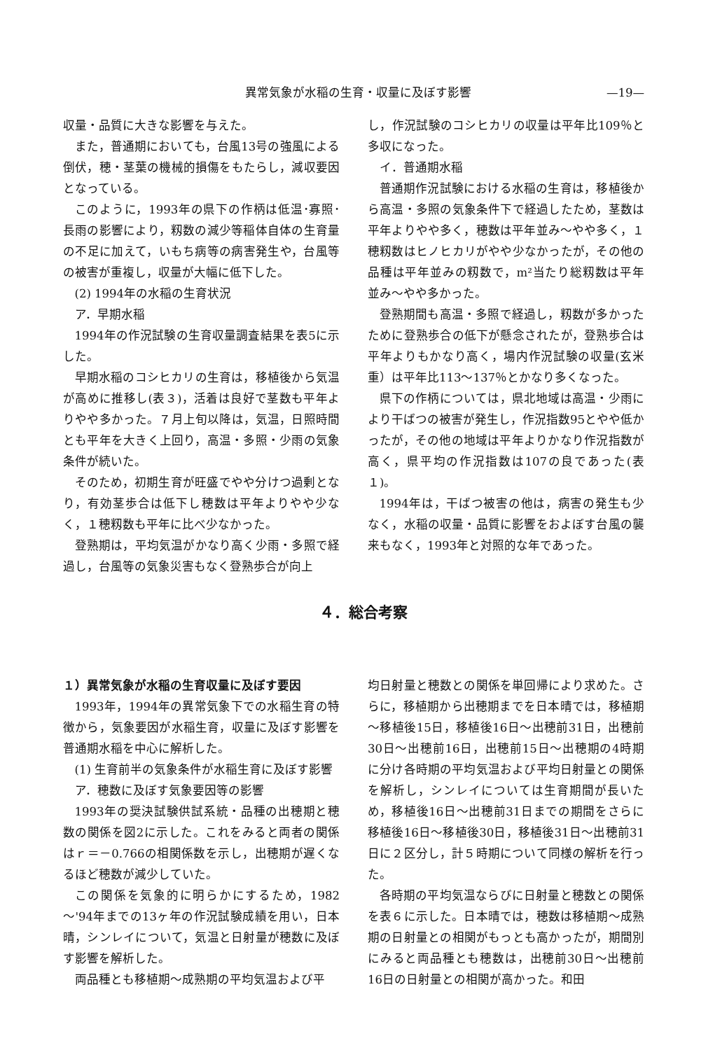異常気象が水稲の生育・収量に及ぼす影響 —19—
収量・品質に大きな影響を与えた。
また，普通期においても，台風13号の強風による倒伏，穂・茎葉の機械的損傷をもたらし，減収要因となっている。
このように，1993年の県下の作柄は低温･寡照･長雨の影響により，籾数の減少等稲体自体の生育量の不足に加えて，いもち病等の病害発生や，台風等の被害が重複し，収量が大幅に低下した。
(2) 1994年の水稲の生育状況
ア．早期水稲
1994年の作況試験の生育収量調査結果を表5に示した。
早期水稲のコシヒカリの生育は，移植後から気温が高めに推移し(表３)，活着は良好で茎数も平年よりやや多かった。７月上旬以降は，気温，日照時間とも平年を大きく上回り，高温・多照・少雨の気象条件が続いた。
そのため，初期生育が旺盛でやや分けつ過剰となり，有効茎歩合は低下し穂数は平年よりやや少なく，１穂籾数も平年に比べ少なかった。
登熟期は，平均気温がかなり高く少雨・多照で経過し，台風等の気象災害もなく登熟歩合が向上
し，作況試験のコシヒカリの収量は平年比109％と多収になった。
イ．普通期水稲
普通期作況試験における水稲の生育は，移植後から高温・多照の気象条件下で経過したため，茎数は平年よりやや多く，穂数は平年並み～やや多く，１穂籾数はヒノヒカリがやや少なかったが，その他の品種は平年並みの籾数で，m²当たり総籾数は平年並み～やや多かった。
登熟期間も高温・多照で経過し，籾数が多かったために登熟歩合の低下が懸念されたが，登熟歩合は平年よりもかなり高く，場内作況試験の収量(玄米重）は平年比113～137％とかなり多くなった。
県下の作柄については，県北地域は高温・少雨により干ばつの被害が発生し，作況指数95とやや低かったが，その他の地域は平年よりかなり作況指数が高く，県平均の作況指数は107の良であった(表１)。
1994年は，干ばつ被害の他は，病害の発生も少なく，水稲の収量・品質に影響をおよぼす台風の襲来もなく，1993年と対照的な年であった。
４．総合考察
１）異常気象が水稲の生育収量に及ぼす要因
1993年，1994年の異常気象下での水稲生育の特徴から，気象要因が水稲生育，収量に及ぼす影響を普通期水稲を中心に解析した。
(1) 生育前半の気象条件が水稲生育に及ぼす影響
ア．穂数に及ぼす気象要因等の影響
1993年の奨決試験供試系統・品種の出穂期と穂数の関係を図2に示した。これをみると両者の関係はｒ＝－0.766の相関係数を示し，出穂期が遅くなるほど穂数が減少していた。
この関係を気象的に明らかにするため，1982～'94年までの13ヶ年の作況試験成績を用い，日本晴，シンレイについて，気温と日射量が穂数に及ぼす影響を解析した。
両品種とも移植期～成熟期の平均気温および平
均日射量と穂数との関係を単回帰により求めた。さらに，移植期から出穂期までを日本晴では，移植期～移植後15日，移植後16日～出穂前31日，出穂前30日～出穂前16日，出穂前15日～出穂期の4時期に分け各時期の平均気温および平均日射量との関係を解析し，シンレイについては生育期間が長いため，移植後16日～出穂前31日までの期間をさらに移植後16日～移植後30日，移植後31日～出穂前31日に２区分し，計５時期について同様の解析を行った。
各時期の平均気温ならびに日射量と穂数との関係を表６に示した。日本晴では，穂数は移植期～成熟期の日射量との相関がもっとも高かったが，期間別にみると両品種とも穂数は，出穂前30日～出穂前16日の日射量との相関が高かった。和田